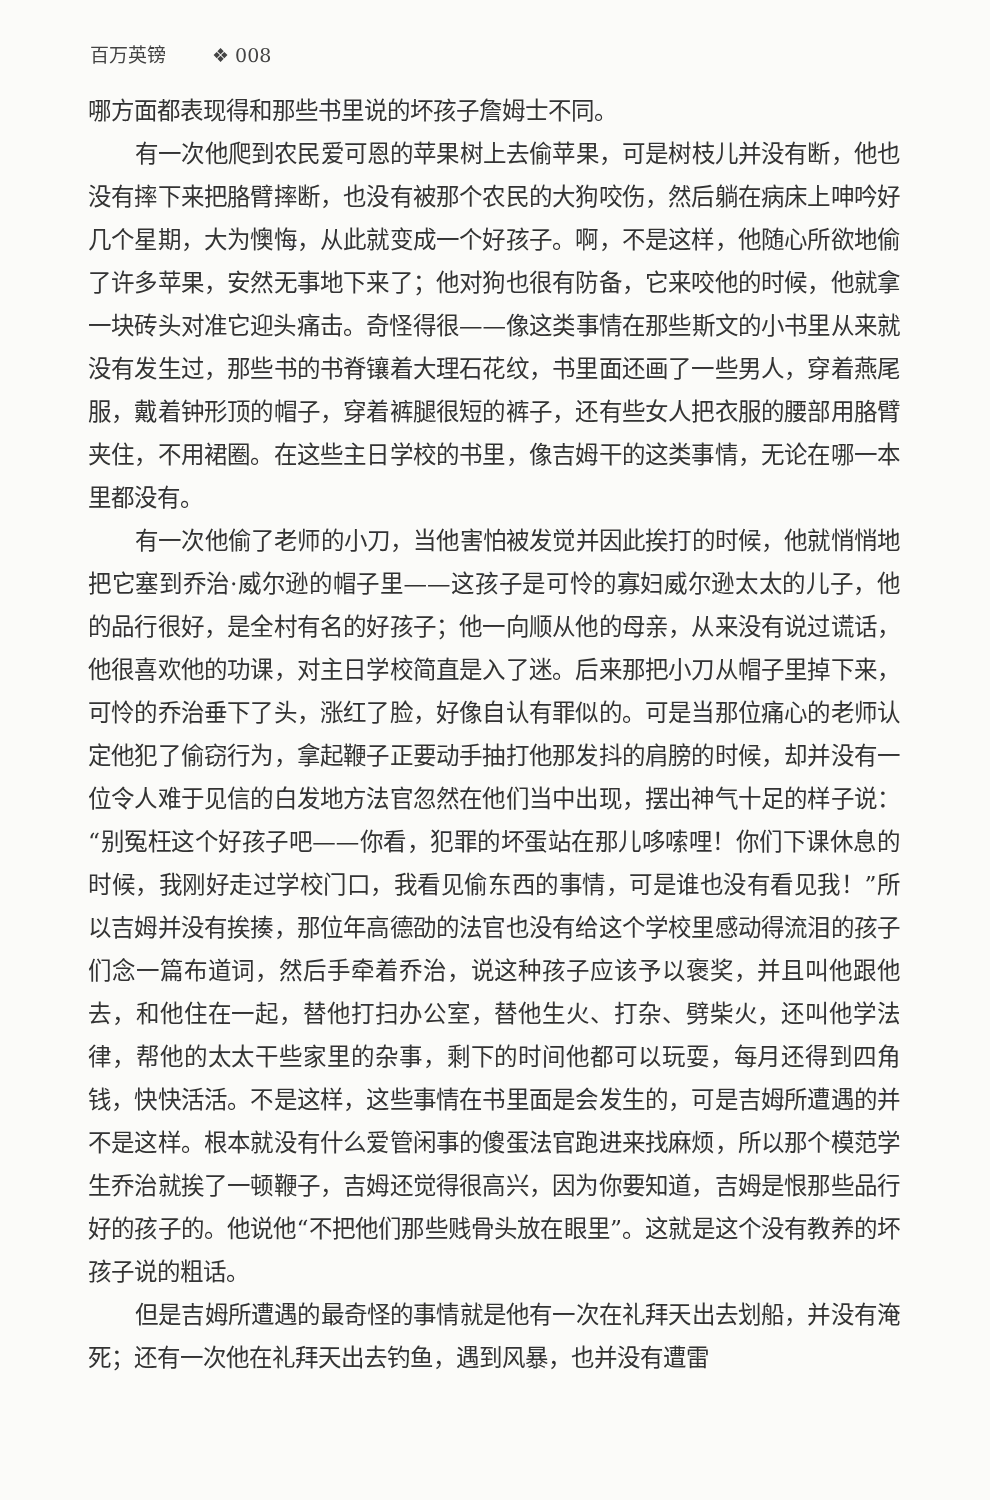百万英镑 ❖ 008
哪方面都表现得和那些书里说的坏孩子詹姆士不同。
有一次他爬到农民爱可恩的苹果树上去偷苹果，可是树枝儿并没有断，他也没有摔下来把胳臂摔断，也没有被那个农民的大狗咬伤，然后躺在病床上呻吟好几个星期，大为懊悔，从此就变成一个好孩子。啊，不是这样，他随心所欲地偷了许多苹果，安然无事地下来了；他对狗也很有防备，它来咬他的时候，他就拿一块砖头对准它迎头痛击。奇怪得很——像这类事情在那些斯文的小书里从来就没有发生过，那些书的书脊镶着大理石花纹，书里面还画了一些男人，穿着燕尾服，戴着钟形顶的帽子，穿着裤腿很短的裤子，还有些女人把衣服的腰部用胳臂夹住，不用裙圈。在这些主日学校的书里，像吉姆干的这类事情，无论在哪一本里都没有。
有一次他偷了老师的小刀，当他害怕被发觉并因此挨打的时候，他就悄悄地把它塞到乔治·威尔逊的帽子里——这孩子是可怜的寡妇威尔逊太太的儿子，他的品行很好，是全村有名的好孩子；他一向顺从他的母亲，从来没有说过谎话，他很喜欢他的功课，对主日学校简直是入了迷。后来那把小刀从帽子里掉下来，可怜的乔治垂下了头，涨红了脸，好像自认有罪似的。可是当那位痛心的老师认定他犯了偷窃行为，拿起鞭子正要动手抽打他那发抖的肩膀的时候，却并没有一位令人难于见信的白发地方法官忽然在他们当中出现，摆出神气十足的样子说：“别冤枉这个好孩子吧——你看，犯罪的坏蛋站在那儿哆嗦哩！你们下课休息的时候，我刚好走过学校门口，我看见偷东西的事情，可是谁也没有看见我！”所以吉姆并没有挨揍，那位年高德劭的法官也没有给这个学校里感动得流泪的孩子们念一篇布道词，然后手牵着乔治，说这种孩子应该予以褒奖，并且叫他跟他去，和他住在一起，替他打扫办公室，替他生火、打杂、劈柴火，还叫他学法律，帮他的太太干些家里的杂事，剩下的时间他都可以玩耍，每月还得到四角钱，快快活活。不是这样，这些事情在书里面是会发生的，可是吉姆所遭遇的并不是这样。根本就没有什么爱管闲事的傻蛋法官跑进来找麻烦，所以那个模范学生乔治就挨了一顿鞭子，吉姆还觉得很高兴，因为你要知道，吉姆是恨那些品行好的孩子的。他说他“不把他们那些贱骨头放在眼里”。这就是这个没有教养的坏孩子说的粗话。
但是吉姆所遭遇的最奇怪的事情就是他有一次在礼拜天出去划船，并没有淹死；还有一次他在礼拜天出去钓鱼，遇到风暴，也并没有遭雷